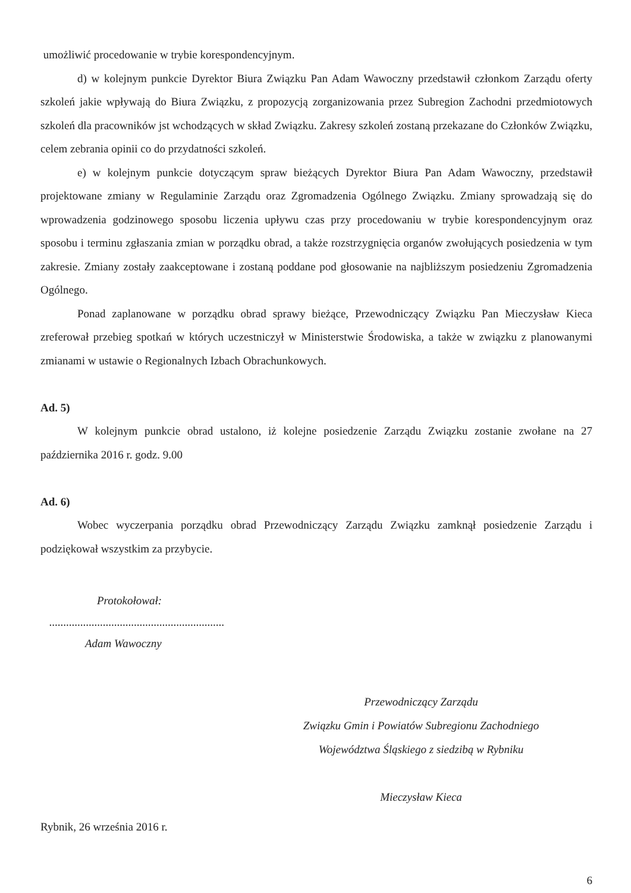umożliwić procedowanie w trybie korespondencyjnym.
d) w kolejnym punkcie Dyrektor Biura Związku Pan Adam Wawoczny przedstawił członkom Zarządu oferty szkoleń jakie wpływają do Biura Związku, z propozycją zorganizowania przez Subregion Zachodni przedmiotowych szkoleń dla pracowników jst wchodzących w skład Związku. Zakresy szkoleń zostaną przekazane do Członków Związku, celem zebrania opinii co do przydatności szkoleń.
e) w kolejnym punkcie dotyczącym spraw bieżących Dyrektor Biura Pan Adam Wawoczny, przedstawił projektowane zmiany w Regulaminie Zarządu oraz Zgromadzenia Ogólnego Związku. Zmiany sprowadzają się do wprowadzenia godzinowego sposobu liczenia upływu czas przy procedowaniu w trybie korespondencyjnym oraz sposobu i terminu zgłaszania zmian w porządku obrad, a także rozstrzygnięcia organów zwołujących posiedzenia w tym zakresie. Zmiany zostały zaakceptowane i zostaną poddane pod głosowanie na najbliższym posiedzeniu Zgromadzenia Ogólnego.
Ponad zaplanowane w porządku obrad sprawy bieżące, Przewodniczący Związku Pan Mieczysław Kieca zreferował przebieg spotkań w których uczestniczył w Ministerstwie Środowiska, a także w związku z planowanymi zmianami w ustawie o Regionalnych Izbach Obrachunkowych.
Ad. 5)
W kolejnym punkcie obrad ustalono, iż kolejne posiedzenie Zarządu Związku zostanie zwołane na 27 października 2016 r. godz. 9.00
Ad. 6)
Wobec wyczerpania porządku obrad Przewodniczący Zarządu Związku zamknął posiedzenie Zarządu i podziękował wszystkim za przybycie.
Protokołował:
..............................................................
Adam Wawoczny
Przewodniczący Zarządu
Związku Gmin i Powiatów Subregionu Zachodniego
Województwa Śląskiego z siedzibą w Rybniku
Mieczysław Kieca
Rybnik, 26 września 2016 r.
6